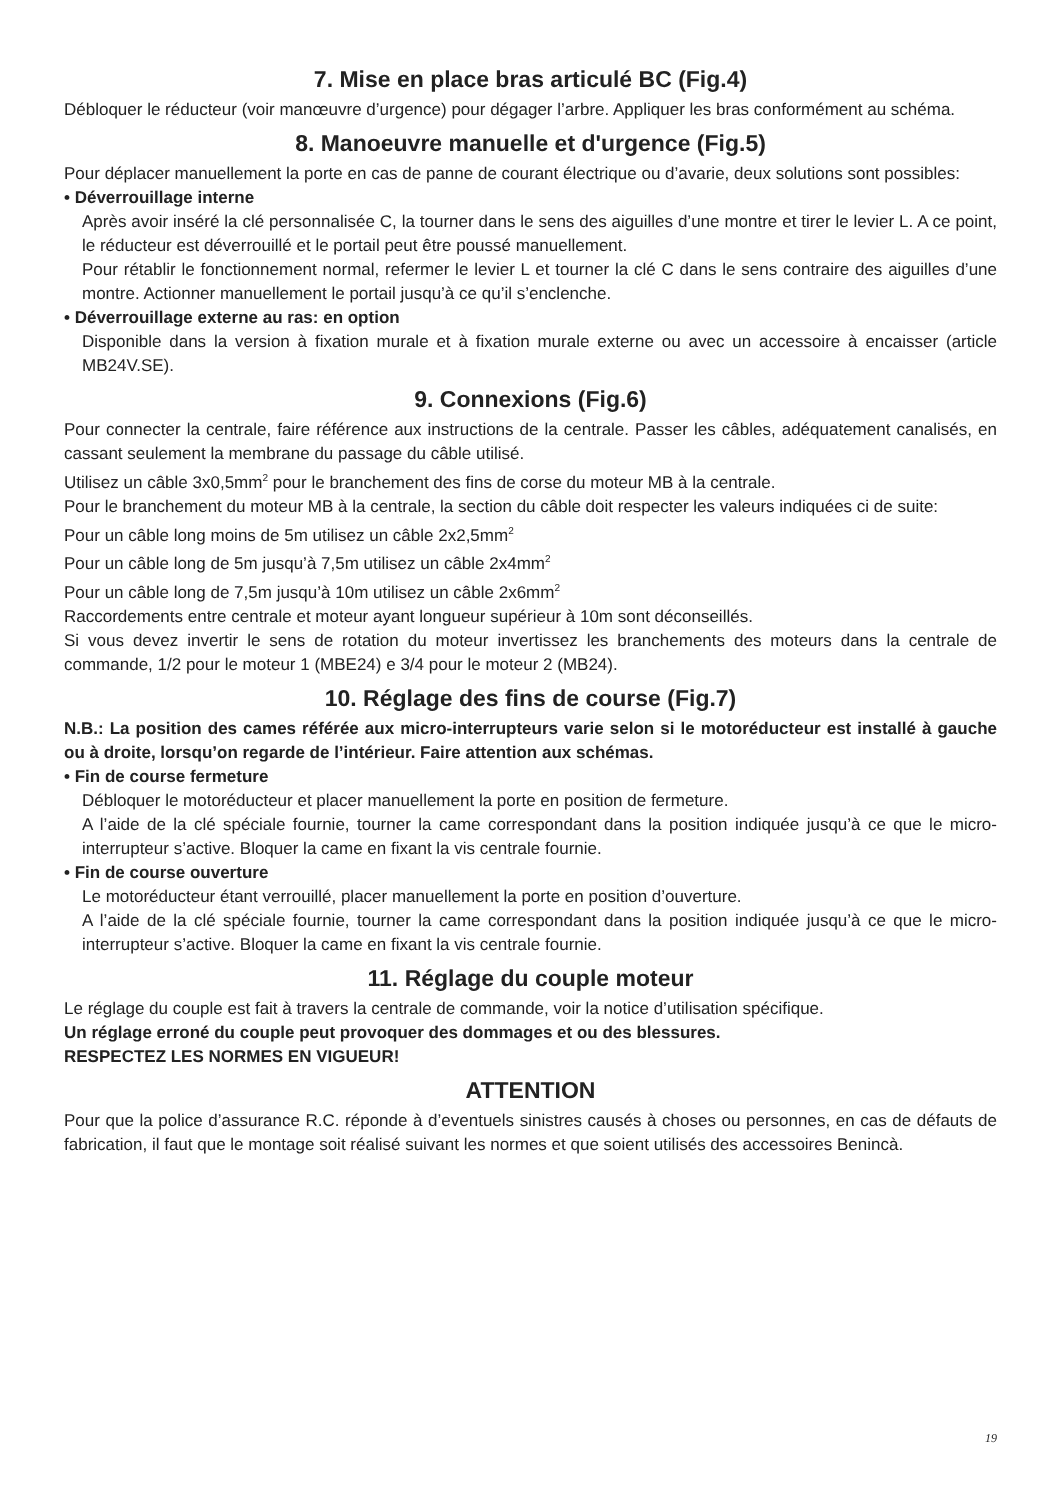7. Mise en place bras articulé BC (Fig.4)
Débloquer le réducteur (voir manœuvre d’urgence) pour dégager l’arbre. Appliquer les bras conformément au schéma.
8. Manoeuvre manuelle et d'urgence (Fig.5)
Pour déplacer manuellement la porte en cas de panne de courant électrique ou d’avarie, deux solutions sont possibles:
• Déverrouillage interne
Après avoir inséré la clé personnalisée C, la tourner dans le sens des aiguilles d’une montre et tirer le levier L. A ce point, le réducteur est déverrouillé et le portail peut être poussé manuellement.
Pour rétablir le fonctionnement normal, refermer le levier L et tourner la clé C dans le sens contraire des aiguilles d’une montre. Actionner manuellement le portail jusqu’à ce qu’il s’enclenche.
• Déverrouillage externe au ras: en option
Disponible dans la version à fixation murale et à fixation murale externe ou avec un accessoire à encaisser (article MB24V.SE).
9. Connexions (Fig.6)
Pour connecter la centrale, faire référence aux instructions de la centrale. Passer les câbles, adéquatement canalisés, en cassant seulement la membrane du passage du câble utilisé.
Utilisez un câble 3x0,5mm<sup>2</sup> pour le branchement des fins de corse du moteur MB à la centrale.
Pour le branchement du moteur MB à la centrale, la section du câble doit respecter les valeurs indiquées ci de suite:
Pour un câble long moins de 5m utilisez un câble 2x2,5mm<sup>2</sup>
Pour un câble long de 5m jusqu’à 7,5m utilisez un câble 2x4mm<sup>2</sup>
Pour un câble long de 7,5m jusqu’à 10m utilisez un câble 2x6mm<sup>2</sup>
Raccordements entre centrale et moteur ayant longueur supérieur à 10m sont déconseillés.
Si vous devez invertir le sens de rotation du moteur invertissez les branchements des moteurs dans la centrale de commande, 1/2 pour le moteur 1 (MBE24) e 3/4 pour le moteur 2 (MB24).
10. Réglage des fins de course (Fig.7)
N.B.: La position des cames référée aux micro-interrupteurs varie selon si le motoréducteur est installé à gauche ou à droite, lorsqu’on regarde de l’intérieur. Faire attention aux schémas.
• Fin de course fermeture
Débloquer le motoréducteur et placer manuellement la porte en position de fermeture.
A l’aide de la clé spéciale fournie, tourner la came correspondant dans la position indiquée jusqu’à ce que le micro-interrupteur s’active. Bloquer la came en fixant la vis centrale fournie.
• Fin de course ouverture
Le motoréducteur étant verrouillé, placer manuellement la porte en position d’ouverture.
A l’aide de la clé spéciale fournie, tourner la came correspondant dans la position indiquée jusqu’à ce que le micro-interrupteur s’active. Bloquer la came en fixant la vis centrale fournie.
11. Réglage du couple moteur
Le réglage du couple est fait à travers la centrale de commande, voir la notice d’utilisation spécifique.
Un réglage erroné du couple peut provoquer des dommages et ou des blessures.
RESPECTEZ LES NORMES EN VIGUEUR!
ATTENTION
Pour que la police d’assurance R.C. réponde à d’eventuels sinistres causés à choses ou personnes, en cas de défauts de fabrication, il faut que le montage soit réalisé suivant les normes et que soient utilisés des accessoires Benincà.
19